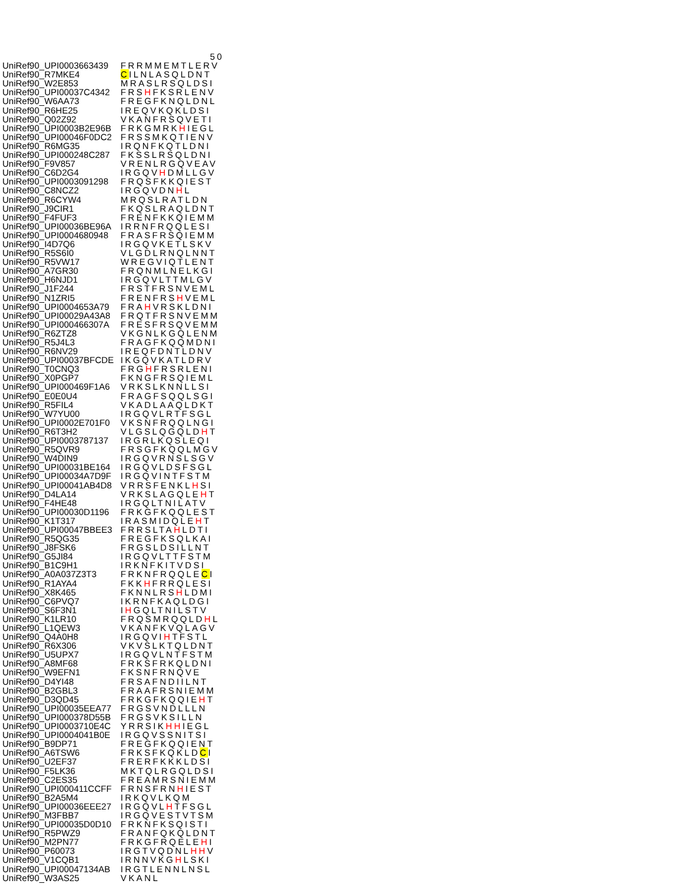| | 50 |
| UniRef90_UPI0003663439 | FRRMMEMTLERV |
| UniRef90_R7MKE4 | C ILNLASQLDNT |
| UniRef90_W2E853 | MRASLRSQLDSI |
| UniRef90_UPI00037C4342 | FRS H FKSRLENV |
| UniRef90_W6AA73 | FREGFKNQLDNL |
| UniRef90_R6HE25 | IREQVKQKLDSI |
| UniRef90_Q02Z92 | VKANFRSQVETI |
| UniRef90_UPI0003B2E96B | FRKGMRK H IEGL |
| UniRef90_UPI00046F0DC2 | FRSSMKQTIENV |
| UniRef90_R6MG35 | IRQNFKQTLDNI |
| UniRef90_UPI000248C287 | FKSSLRSQLDNI |
| UniRef90_F9V857 | VRENLRGQVEAV |
| UniRef90_C6D2G4 | IRGQV H DMLLGV |
| UniRef90_UPI0003091298 | FRQSFKKQIEST |
| UniRef90_C8NCZ2 | IRGQVDN H L |
| UniRef90_R6CYW4 | MRQSLRATLDN |
| UniRef90_J9CIR1 | FKQSLRAQLDNT |
| UniRef90_F4FUF3 | FRENFKKQIEMM |
| UniRef90_UPI00036BE96A | IRRNFRQQLESI |
| UniRef90_UPI0004680948 | FRASFRSQIEMM |
| UniRef90_I4D7Q6 | IRGQVKETLSKV |
| UniRef90_R5S6I0 | VLGDLRNQLNNT |
| UniRef90_R5VW17 | WREGVIQTLENT |
| UniRef90_A7GR30 | FRQNMLNELKGI |
| UniRef90_H6NJD1 | IRGQVLTTMLGV |
| UniRef90_J1F244 | FRSTFRSNVEML |
| UniRef90_N1ZRI5 | FRENFRS H VEML |
| UniRef90_UPI0004653A79 | FRA H VRSKLDNI |
| UniRef90_UPI00029A43A8 | FRQTFRSNVEMM |
| UniRef90_UPI000466307A | FRESFRSQVEMM |
| UniRef90_R6ZTZ8 | VKGNLKGQLENM |
| UniRef90_R5J4L3 | FRAGFKQQMDNI |
| UniRef90_R6NV29 | IREQFDNTLDNV |
| UniRef90_UPI00037BFCDE | IKGQVKATLDRV |
| UniRef90_T0CNQ3 | FRG H FRSRLENI |
| UniRef90_X0PGP7 | FKNGFRSQIEML |
| UniRef90_UPI000469F1A6 | VRKSLKNNLLSI |
| UniRef90_E0E0U4 | FRAGFSQQLSGI |
| UniRef90_R5FIL4 | VKADLAAQLDKT |
| UniRef90_W7YU00 | IRGQVLRTFSGL |
| UniRef90_UPI0002E701F0 | VKSNFRQQLNGI |
| UniRef90_R6T3H2 | VLGSLQGQLD H T |
| UniRef90_UPI0003787137 | IRGRLKQSLEQI |
| UniRef90_R5QVR9 | FRSGFKQQLMGV |
| UniRef90_W4DIN9 | IRGQVRNSLSGV |
| UniRef90_UPI00031BE164 | IRGQVLDSFSGL |
| UniRef90_UPI00034A7D9F | IRGQVINTFSTM |
| UniRef90_UPI00041AB4D8 | VRRSFENKL H SI |
| UniRef90_D4LA14 | VRKSLAGQLE H T |
| UniRef90_F4HE48 | IRGQLTNILATV |
| UniRef90_UPI00030D1196 | FRKGFKQQLEST |
| UniRef90_K1T317 | IRASMIDQLE H T |
| UniRef90_UPI00047BBEE3 | FRRSLTA H LDTI |
| UniRef90_R5QG35 | FREGFKSQLKAI |
| UniRef90_J8FSK6 | FRGSLDSILLNT |
| UniRef90_G5JI84 | IRGQVLTTFSTM |
| UniRef90_B1C9H1 | IRKNFKITVDSI |
| UniRef90_A0A037Z3T3 | FRKNFRQQLE C I |
| UniRef90_R1AYA4 | FKK H FRRQLESI |
| UniRef90_X8K465 | FKNNLRS H LDMI |
| UniRef90_C6PVQ7 | IKRNFKAQLDGI |
| UniRef90_S6F3N1 | I H GQLTNILSTV |
| UniRef90_K1LR10 | FRQSMRQQLD H L |
| UniRef90_L1QEW3 | VKANFKVQLAGV |
| UniRef90_Q4A0H8 | IRGQVI H TFSTL |
| UniRef90_R6X306 | VKVSLKTQLDNT |
| UniRef90_U5UPX7 | IRGQVLNTFSTM |
| UniRef90_A8MF68 | FRKSFRKQLDNI |
| UniRef90_W9EFN1 | FKSNFRNQVE |
| UniRef90_D4YI48 | FRSAFNDIILNT |
| UniRef90_B2GBL3 | FRAAFRSNIEMM |
| UniRef90_D3QD45 | FRKGFKQQIE H T |
| UniRef90_UPI00035EEA77 | FRGSVNDLLLN |
| UniRef90_UPI000378D55B | FRGSVKSILLN |
| UniRef90_UPI0003710E4C | YRRSIK HH IEGL |
| UniRef90_UPI0004041B0E | IRGQVSSNITSI |
| UniRef90_B9DP71 | FREGFKQQIENT |
| UniRef90_A6TSW6 | FRKSFKQKLD C I |
| UniRef90_U2EF37 | FRERFKKKLDSI |
| UniRef90_F5LK36 | MKTQLRGQLDSI |
| UniRef90_C2ES35 | FREAMRSNIEMM |
| UniRef90_UPI000411CCFF | FRNSFRN H IEST |
| UniRef90_B2A5M4 | IRKQVLKQM |
| UniRef90_UPI00036EEE27 | IRGQVL H TFSGL |
| UniRef90_M3FBB7 | IRGQVESTVTSM |
| UniRef90_UPI00035D0D10 | FRKNFKSQISTI |
| UniRef90_R5PWZ9 | FRANFQKQLDNT |
| UniRef90_M2PN77 | FRKGFRQELE H I |
| UniRef90_P60073 | IRGTVQDNL HH V |
| UniRef90_V1CQB1 | IRNNVKG H LSKI |
| UniRef90_UPI00047134AB | IRGTLENNLNSL |
| UniRef90_W3AS25 | VKANL |